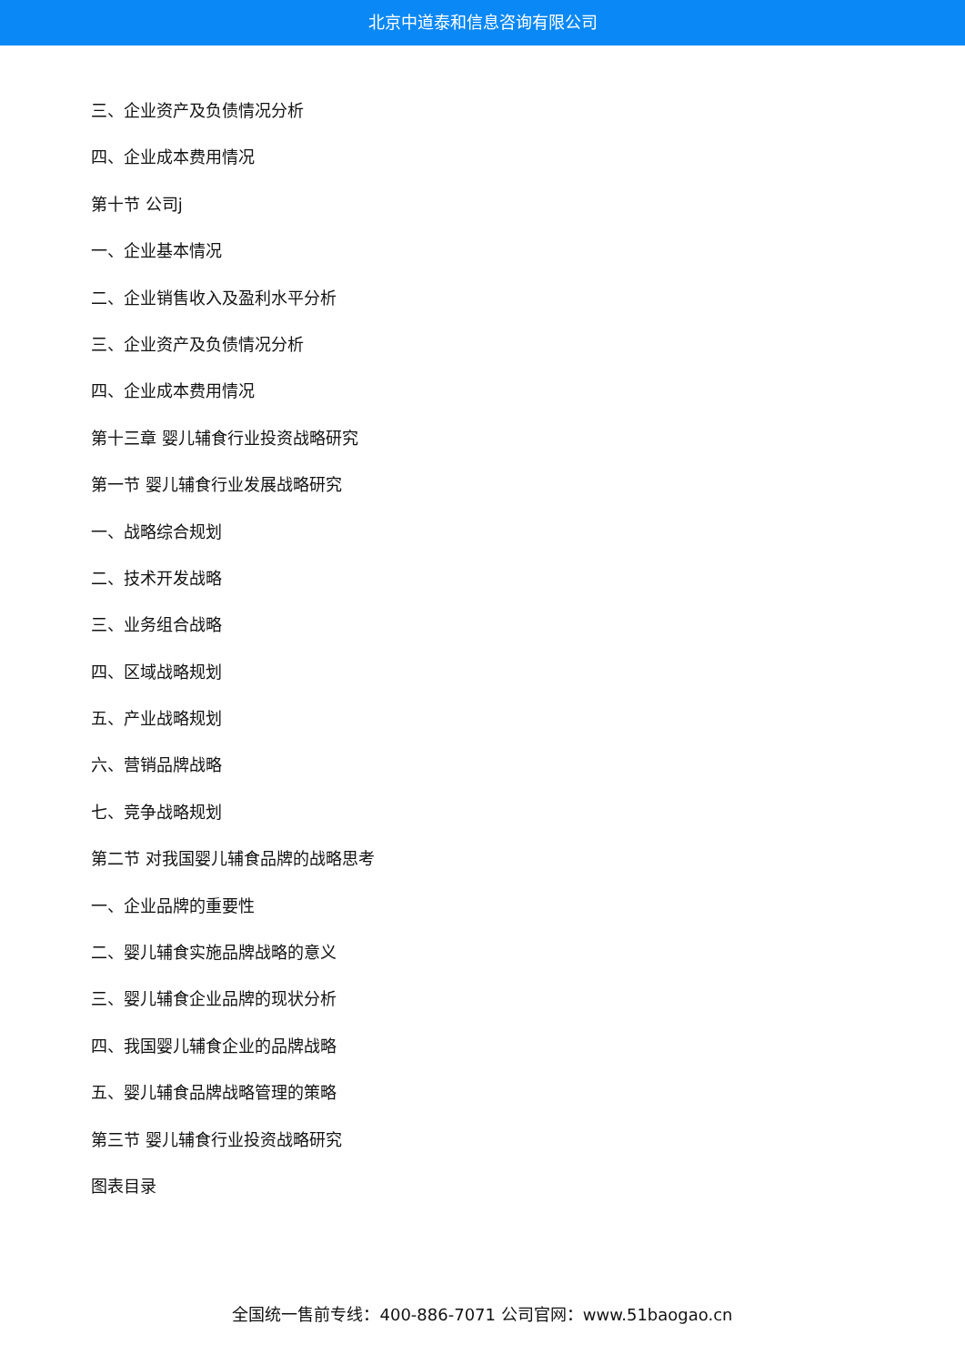北京中道泰和信息咨询有限公司
三、企业资产及负债情况分析
四、企业成本费用情况
第十节 公司j
一、企业基本情况
二、企业销售收入及盈利水平分析
三、企业资产及负债情况分析
四、企业成本费用情况
第十三章 婴儿辅食行业投资战略研究
第一节 婴儿辅食行业发展战略研究
一、战略综合规划
二、技术开发战略
三、业务组合战略
四、区域战略规划
五、产业战略规划
六、营销品牌战略
七、竞争战略规划
第二节 对我国婴儿辅食品牌的战略思考
一、企业品牌的重要性
二、婴儿辅食实施品牌战略的意义
三、婴儿辅食企业品牌的现状分析
四、我国婴儿辅食企业的品牌战略
五、婴儿辅食品牌战略管理的策略
第三节 婴儿辅食行业投资战略研究
图表目录
全国统一售前专线：400-886-7071 公司官网：www.51baogao.cn